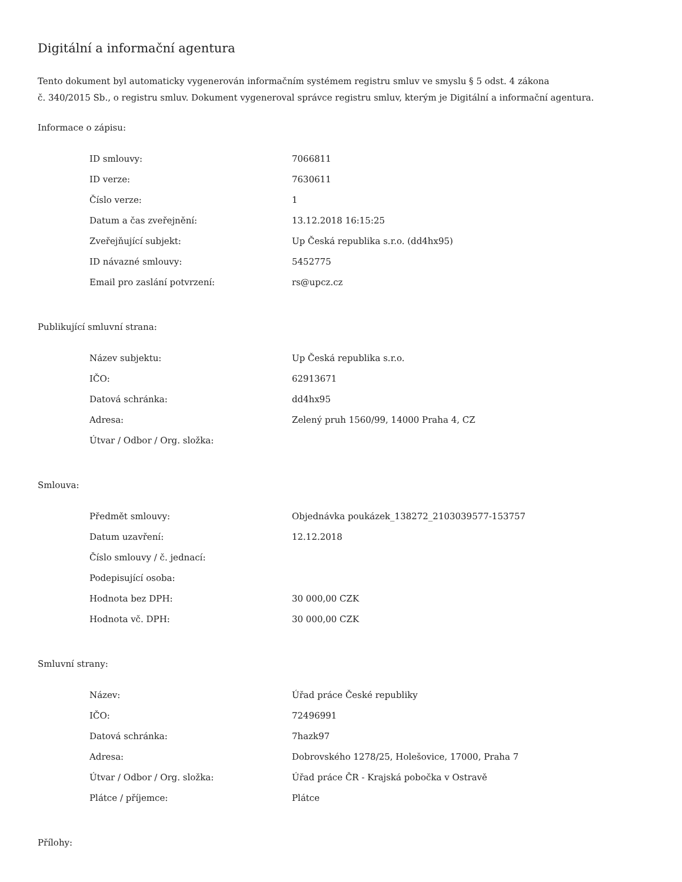Digitální a informační agentura
Tento dokument byl automaticky vygenerován informačním systémem registru smluv ve smyslu § 5 odst. 4 zákona
č. 340/2015 Sb., o registru smluv. Dokument vygeneroval správce registru smluv, kterým je Digitální a informační agentura.
Informace o zápisu:
| ID smlouvy: | 7066811 |
| ID verze: | 7630611 |
| Číslo verze: | 1 |
| Datum a čas zveřejnění: | 13.12.2018 16:15:25 |
| Zveřejňující subjekt: | Up Česká republika s.r.o. (dd4hx95) |
| ID návazné smlouvy: | 5452775 |
| Email pro zaslání potvrzení: | rs@upcz.cz |
Publikující smluvní strana:
| Název subjektu: | Up Česká republika s.r.o. |
| IČO: | 62913671 |
| Datová schránka: | dd4hx95 |
| Adresa: | Zelený pruh 1560/99, 14000 Praha 4, CZ |
| Útvar / Odbor / Org. složka: | |
Smlouva:
| Předmět smlouvy: | Objednávka poukázek_138272_2103039577-153757 |
| Datum uzavření: | 12.12.2018 |
| Číslo smlouvy / č. jednací: | |
| Podepisující osoba: | |
| Hodnota bez DPH: | 30 000,00 CZK |
| Hodnota vč. DPH: | 30 000,00 CZK |
Smluvní strany:
| Název: | Úřad práce České republiky |
| IČO: | 72496991 |
| Datová schránka: | 7hazk97 |
| Adresa: | Dobrovského 1278/25, Holešovice, 17000, Praha 7 |
| Útvar / Odbor / Org. složka: | Úřad práce ČR - Krajská pobočka v Ostravě |
| Plátce / příjemce: | Plátce |
Přílohy: